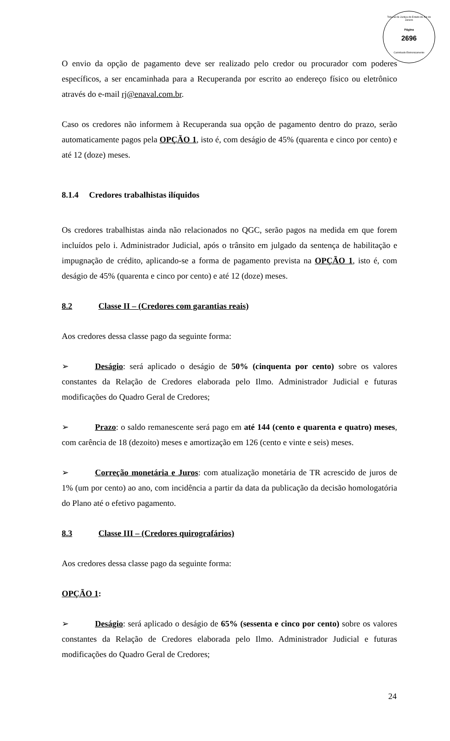Tribunal de Justiça do Estado do Rio de Janeiro
Página
2696
Carimbado Eletronicamente
O envio da opção de pagamento deve ser realizado pelo credor ou procurador com poderes específicos, a ser encaminhada para a Recuperanda por escrito ao endereço físico ou eletrônico através do e-mail rj@enaval.com.br.
Caso os credores não informem à Recuperanda sua opção de pagamento dentro do prazo, serão automaticamente pagos pela OPÇÃO 1, isto é, com deságio de 45% (quarenta e cinco por cento) e até 12 (doze) meses.
8.1.4 Credores trabalhistas ilíquidos
Os credores trabalhistas ainda não relacionados no QGC, serão pagos na medida em que forem incluídos pelo i. Administrador Judicial, após o trânsito em julgado da sentença de habilitação e impugnação de crédito, aplicando-se a forma de pagamento prevista na OPÇÃO 1, isto é, com deságio de 45% (quarenta e cinco por cento) e até 12 (doze) meses.
8.2 Classe II – (Credores com garantias reais)
Aos credores dessa classe pago da seguinte forma:
➢ Deságio: será aplicado o deságio de 50% (cinquenta por cento) sobre os valores constantes da Relação de Credores elaborada pelo Ilmo. Administrador Judicial e futuras modificações do Quadro Geral de Credores;
➢ Prazo: o saldo remanescente será pago em até 144 (cento e quarenta e quatro) meses, com carência de 18 (dezoito) meses e amortização em 126 (cento e vinte e seis) meses.
➢ Correção monetária e Juros: com atualização monetária de TR acrescido de juros de 1% (um por cento) ao ano, com incidência a partir da data da publicação da decisão homologatória do Plano até o efetivo pagamento.
8.3 Classe III – (Credores quirografários)
Aos credores dessa classe pago da seguinte forma:
OPÇÃO 1:
➢ Deságio: será aplicado o deságio de 65% (sessenta e cinco por cento) sobre os valores constantes da Relação de Credores elaborada pelo Ilmo. Administrador Judicial e futuras modificações do Quadro Geral de Credores;
24